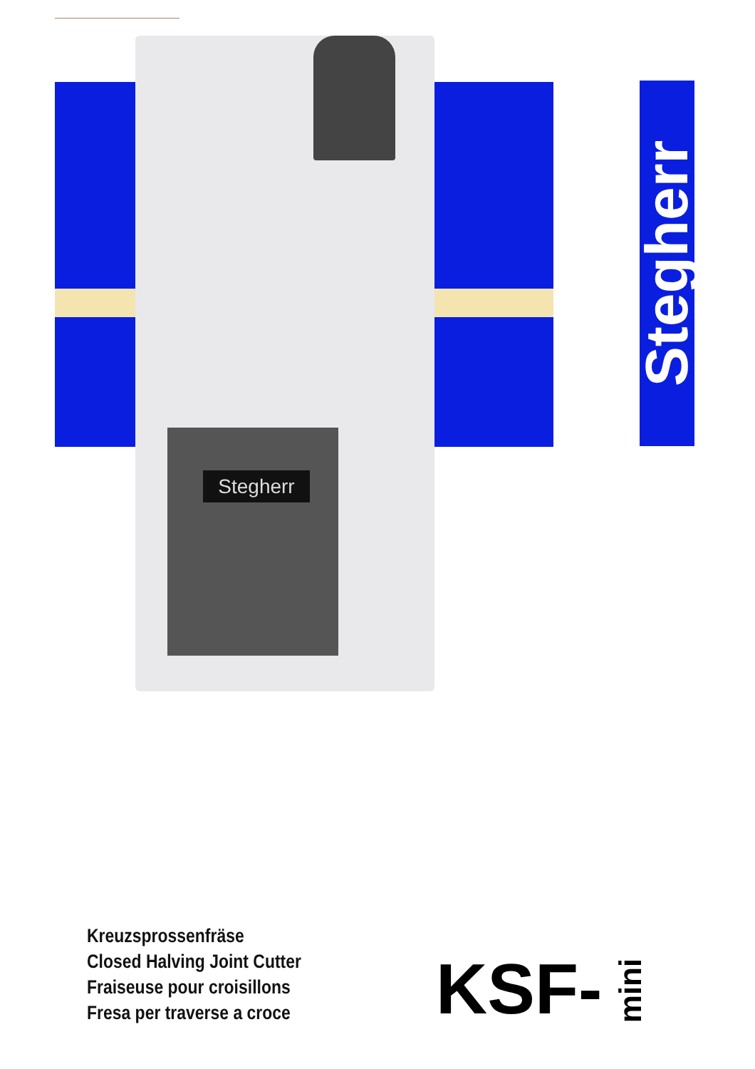Stegherr
Stegherr
Kreuzsprossenfräse
Closed Halving Joint Cutter
Fraiseuse pour croisillons
Fresa per traverse a croce
KSF- mini